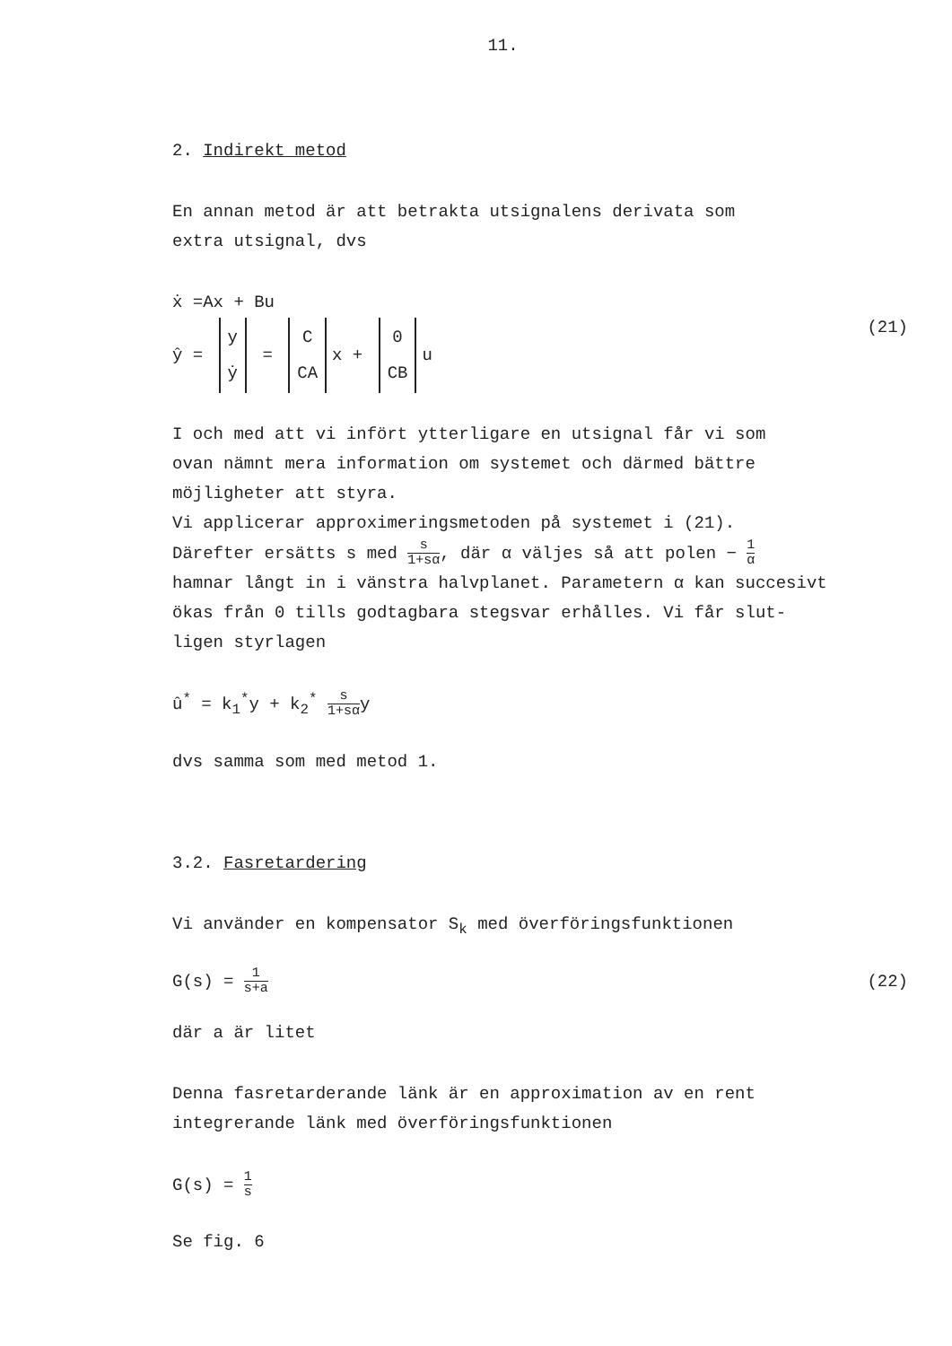11.
2. Indirekt metod
En annan metod är att betrakta utsignalens derivata som
extra utsignal, dvs
ẋ =Ax + Bu
ŷ = y
ẏ = C
CA x + 0
CB u (21)
I och med att vi infört ytterligare en utsignal får vi som
ovan nämnt mera information om systemet och därmed bättre
möjligheter att styra.
Vi applicerar approximeringsmetoden på systemet i (21).
Därefter ersätts s med s 1+sα, där α väljes så att polen − 1 α
hamnar långt in i vänstra halvplanet. Parametern α kan succesivt
ökas från 0 tills godtagbara stegsvar erhålles. Vi får slut-
ligen styrlagen
û<sup>*</sup> = k<sub>1</sub><sup>*</sup>y + k<sub>2</sub><sup>*</sup> s 1+sαy
dvs samma som med metod 1.
3.2. Fasretardering
Vi använder en kompensator S<sub>k</sub> med överföringsfunktionen
G(s) = 1 s+a (22)
där a är litet
Denna fasretarderande länk är en approximation av en rent
integrerande länk med överföringsfunktionen
G(s) = 1 s
Se fig. 6